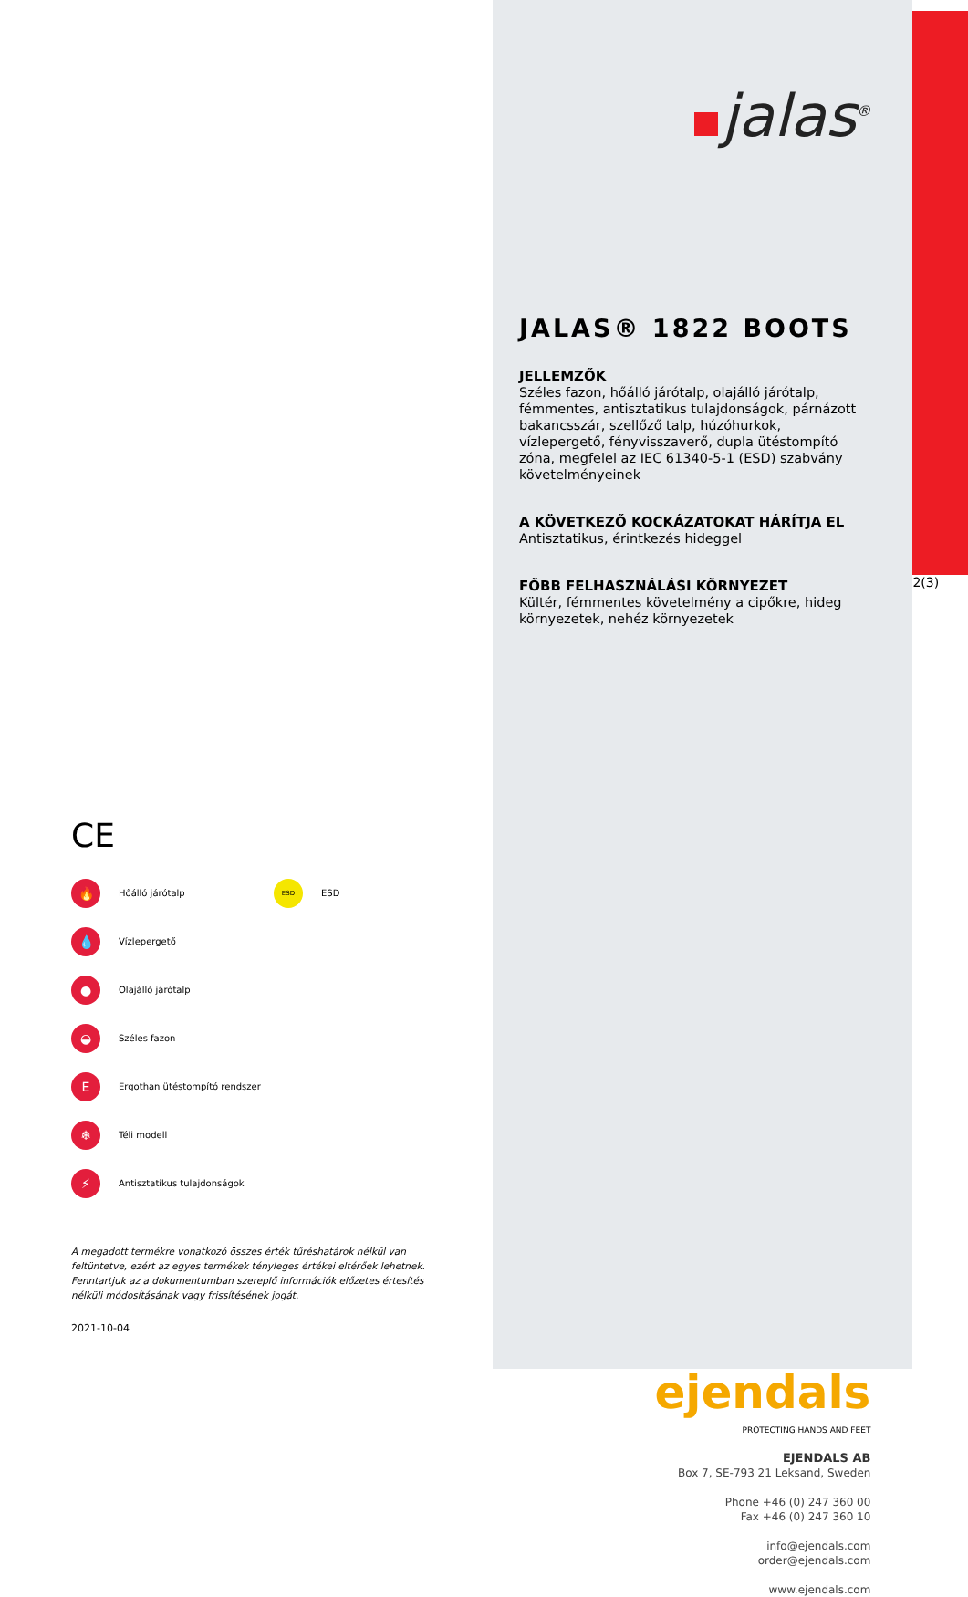CE
🔥
Hőálló járótalp
ESD
ESD
💧
Vízlepergető
●
Olajálló járótalp
◒
Széles fazon
E
Ergothan ütéstompító rendszer
❄
Téli modell
⚡
Antisztatikus tulajdonságok
A megadott termékre vonatkozó összes érték tűréshatárok nélkül van feltüntetve, ezért az egyes termékek tényleges értékei eltérőek lehetnek. Fenntartjuk az a dokumentumban szereplő információk előzetes értesítés nélküli módosításának vagy frissítésének jogát.
2021-10-04
jalas<sup>®</sup>
JALAS® 1822 BOOTS
JELLEMZŐK
Széles fazon, hőálló járótalp, olajálló járótalp, fémmentes, antisztatikus tulajdonságok, párnázott bakancsszár, szellőző talp, húzóhurkok, vízlepergető, fényvisszaverő, dupla ütéstompító zóna, megfelel az IEC 61340-5-1 (ESD) szabvány követelményeinek
A KÖVETKEZŐ KOCKÁZATOKAT HÁRÍTJA EL
Antisztatikus, érintkezés hideggel
FŐBB FELHASZNÁLÁSI KÖRNYEZET
Kültér, fémmentes követelmény a cipőkre, hideg környezetek, nehéz környezetek
ejendals
PROTECTING HANDS AND FEET
EJENDALS AB
Box 7, SE-793 21 Leksand, Sweden
Phone +46 (0) 247 360 00
Fax +46 (0) 247 360 10
info@ejendals.com
order@ejendals.com
www.ejendals.com
2(3)